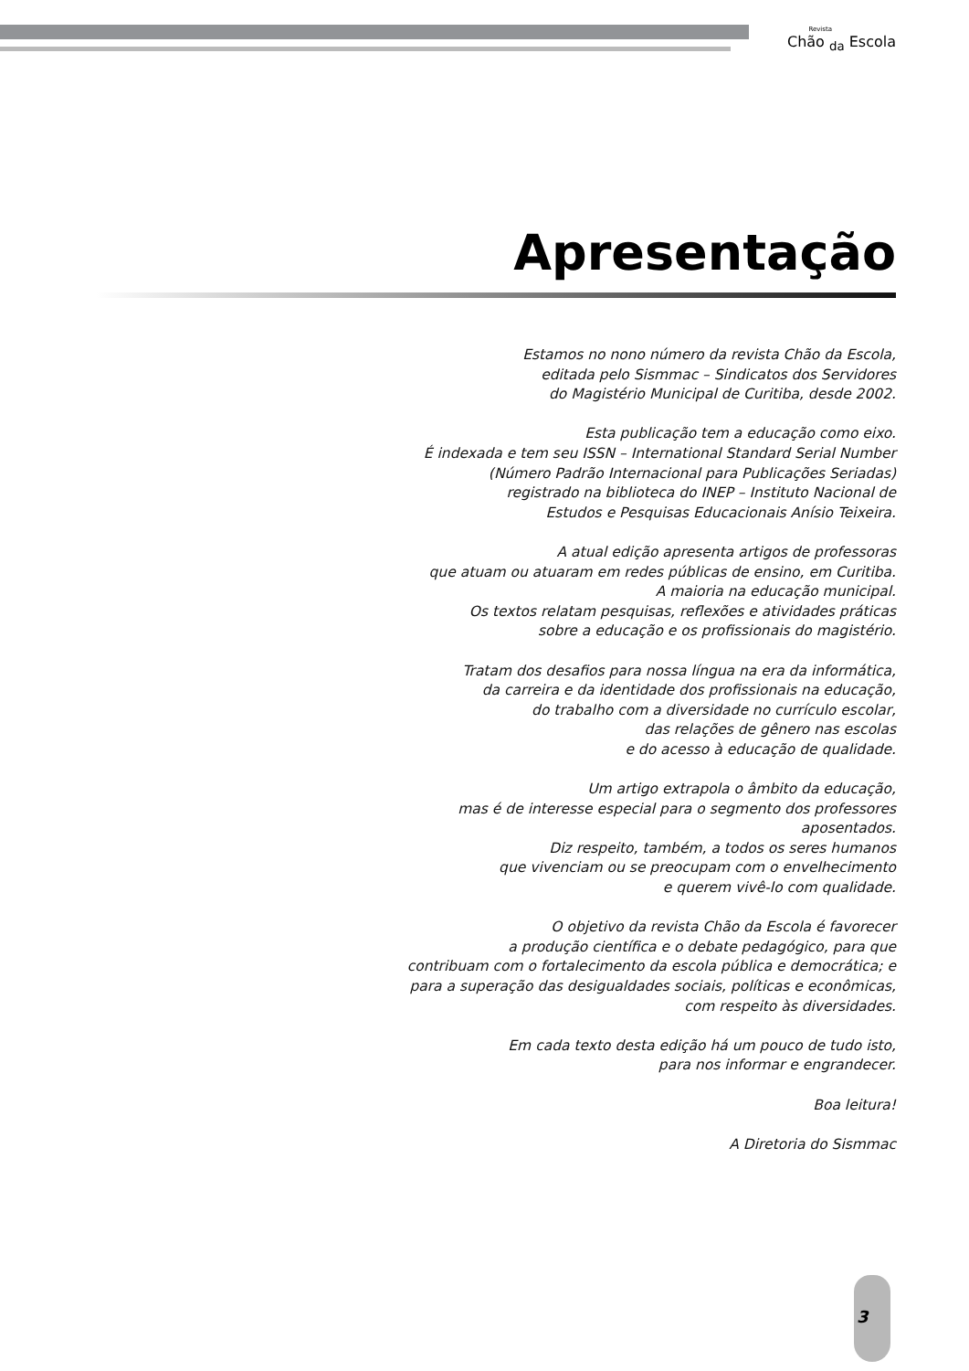Revista
Chão <sub>da</sub> Escola
Apresentação
Estamos no nono número da revista Chão da Escola,
editada pelo Sismmac – Sindicatos dos Servidores
do Magistério Municipal de Curitiba, desde 2002.
Esta publicação tem a educação como eixo.
É indexada e tem seu ISSN – International Standard Serial Number
(Número Padrão Internacional para Publicações Seriadas)
registrado na biblioteca do INEP – Instituto Nacional de
Estudos e Pesquisas Educacionais Anísio Teixeira.
A atual edição apresenta artigos de professoras
que atuam ou atuaram em redes públicas de ensino, em Curitiba.
A maioria na educação municipal.
Os textos relatam pesquisas, reflexões e atividades práticas
sobre a educação e os profissionais do magistério.
Tratam dos desafios para nossa língua na era da informática,
da carreira e da identidade dos profissionais na educação,
do trabalho com a diversidade no currículo escolar,
das relações de gênero nas escolas
e do acesso à educação de qualidade.
Um artigo extrapola o âmbito da educação,
mas é de interesse especial para o segmento dos professores
aposentados.
Diz respeito, também, a todos os seres humanos
que vivenciam ou se preocupam com o envelhecimento
e querem vivê-lo com qualidade.
O objetivo da revista Chão da Escola é favorecer
a produção científica e o debate pedagógico, para que
contribuam com o fortalecimento da escola pública e democrática; e
para a superação das desigualdades sociais, políticas e econômicas,
com respeito às diversidades.
Em cada texto desta edição há um pouco de tudo isto,
para nos informar e engrandecer.
Boa leitura!
A Diretoria do Sismmac
3